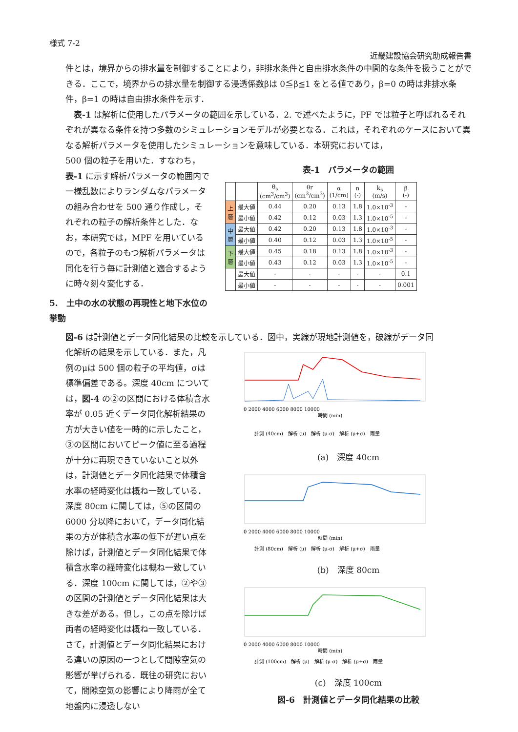様式 7-2
近畿建設協会研究助成報告書
件とは，境界からの排水量を制御することにより，非排水条件と自由排水条件の中間的な条件を扱うことができる．ここで，境界からの排水量を制御する浸透係数βは 0≦β≦1 をとる値であり，β=0 の時は非排水条件，β=1 の時は自由排水条件を示す．
　表-1 は解析に使用したパラメータの範囲を示している．2. で述べたように，PF では粒子と呼ばれるそれぞれが異なる条件を持つ多数のシミュレーションモデルが必要となる．これは，それぞれのケースにおいて異なる解析パラメータを使用したシミュレーションを意味している．本研究においては，
500 個の粒子を用いた．すなわち，表-1 に示す解析パラメータの範囲内で一様乱数によりランダムなパラメータの組み合わせを 500 通り作成し，それぞれの粒子の解析条件とした．なお，本研究では，MPF を用いているので，各粒子のもつ解析パラメータは同化を行う毎に計測値と適合するように時々刻々変化する．
5.　土中の水の状態の再現性と地下水位の挙動
表-1　パラメータの範囲
| | | θ<sub>s</sub> (cm<sup>3</sup>/cm<sup>3</sup>) | θr (cm<sup>3</sup>/cm<sup>3</sup>) | α (1/cm) | n (-) | k<sub>s</sub> (m/s) | β (-) |
| --- | --- | --- | --- | --- | --- | --- | --- |
| 上 層 | 最大値 | 0.44 | 0.20 | 0.13 | 1.8 | 1.0×10<sup>-3</sup> | - |
| | 最小値 | 0.42 | 0.12 | 0.03 | 1.3 | 1.0×10<sup>-5</sup> | - |
| 中 層 | 最大値 | 0.42 | 0.20 | 0.13 | 1.8 | 1.0×10<sup>-3</sup> | - |
| | 最小値 | 0.40 | 0.12 | 0.03 | 1.3 | 1.0×10<sup>-5</sup> | - |
| 下 層 | 最大値 | 0.45 | 0.18 | 0.13 | 1.8 | 1.0×10<sup>-3</sup> | - |
| | 最小値 | 0.43 | 0.12 | 0.03 | 1.3 | 1.0×10<sup>-5</sup> | - |
| | 最大値 | - | - | - | - | - | 0.1 |
| | 最小値 | - | - | - | - | - | 0.001 |
図-6 は計測値とデータ同化結果の比較を示している．図中，実線が現地計測値を，破線がデータ同
化解析の結果を示している．また，凡例のμは 500 個の粒子の平均値，σは標準偏差である。深度 40cm については，図-4 の②の区間における体積含水率が 0.05 近くデータ同化解析結果の方が大きい値を一時的に示したこと，③の区間においてピーク値に至る過程が十分に再現できていないこと以外は，計測値とデータ同化結果で体積含水率の経時変化は概ね一致している．深度 80cm に関しては，⑤の区間の 6000 分以降において，データ同化結果の方が体積含水率の低下が遅い点を除けば，計測値とデータ同化結果で体積含水率の経時変化は概ね一致している．深度 100cm に関しては，②や③の区間の計測値とデータ同化結果は大きな差がある。但し，この点を除けば両者の経時変化は概ね一致している．さて，計測値とデータ同化結果における違いの原因の一つとして間隙空気の影響が挙げられる．既往の研究において，間隙空気の影響により降雨が全て地盤内に浸透しない
0 2000 4000 6000 8000 10000
時間 (min)
計測 (40cm)　解析 (μ)　解析 (μ-σ)　解析 (μ+σ)　雨量
(a)　深度 40cm
0 2000 4000 6000 8000 10000
時間 (min)
計測 (80cm)　解析 (μ)　解析 (μ-σ)　解析 (μ+σ)　雨量
(b)　深度 80cm
0 2000 4000 6000 8000 10000
時間 (min)
計測 (100cm)　解析 (μ)　解析 (μ-σ)　解析 (μ+σ)　雨量
(c)　深度 100cm
図-6　計測値とデータ同化結果の比較